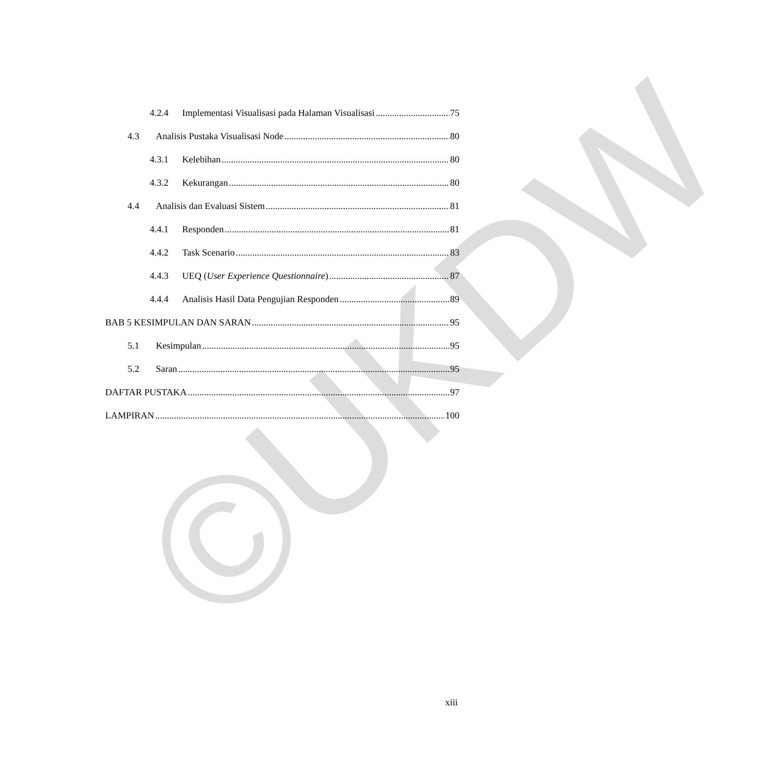©UKDW
4.2.4 Implementasi Visualisasi pada Halaman Visualisasi 75
4.3 Analisis Pustaka Visualisasi Node 80
4.3.1 Kelebihan 80
4.3.2 Kekurangan 80
4.4 Analisis dan Evaluasi Sistem 81
4.4.1 Responden 81
4.4.2 Task Scenario 83
4.4.3 UEQ (User Experience Questionnaire) 87
4.4.4 Analisis Hasil Data Pengujian Responden 89
BAB 5 KESIMPULAN DAN SARAN 95
5.1 Kesimpulan 95
5.2 Saran 95
DAFTAR PUSTAKA 97
LAMPIRAN 100
xiii